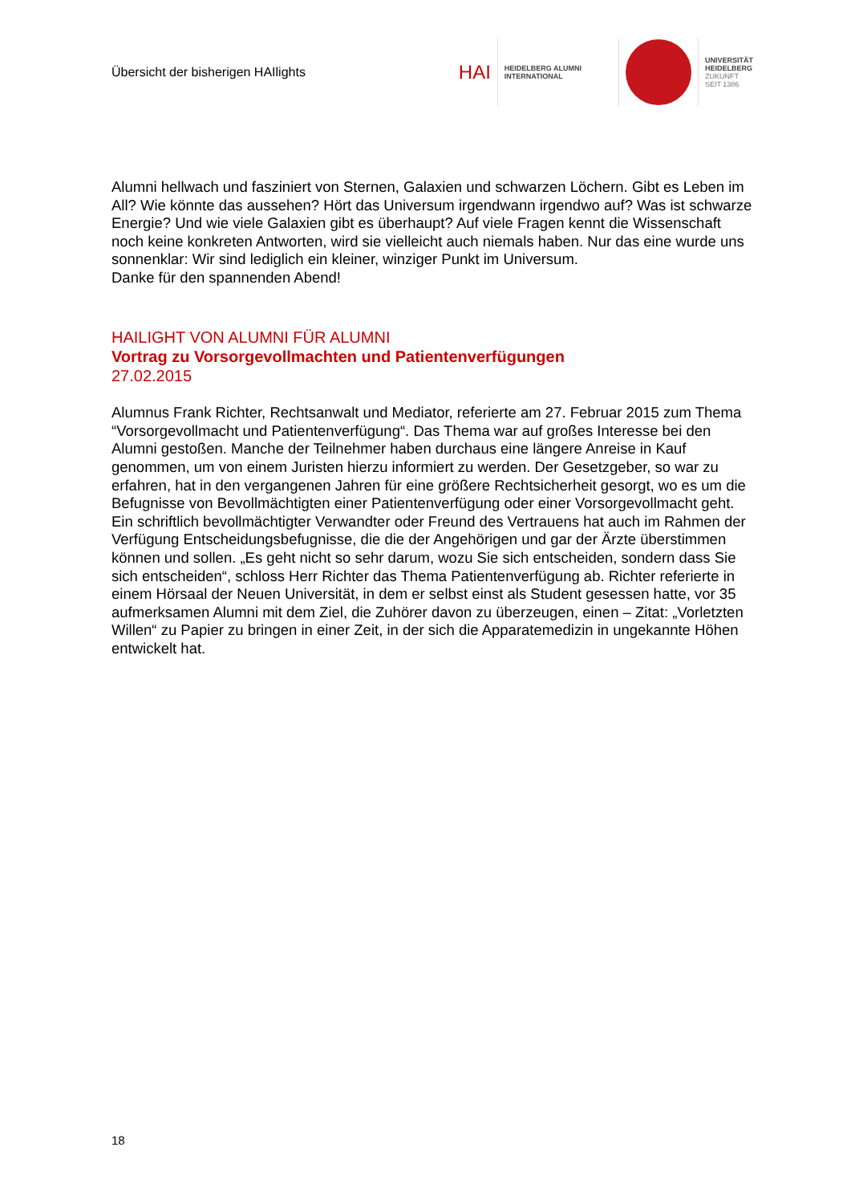Übersicht der bisherigen HAIlights
HAI
HEIDELBERG ALUMNI
INTERNATIONAL
UNIVERSITÄT
HEIDELBERG
ZUKUNFT
SEIT 1386
Alumni hellwach und fasziniert von Sternen, Galaxien und schwarzen Löchern. Gibt es Leben im All? Wie könnte das aussehen? Hört das Universum irgendwann irgendwo auf? Was ist schwarze Energie? Und wie viele Galaxien gibt es überhaupt? Auf viele Fragen kennt die Wissenschaft noch keine konkreten Antworten, wird sie vielleicht auch niemals haben. Nur das eine wurde uns sonnenklar: Wir sind lediglich ein kleiner, winziger Punkt im Universum.
Danke für den spannenden Abend!
HAILIGHT VON ALUMNI FÜR ALUMNI
Vortrag zu Vorsorgevollmachten und Patientenverfügungen
27.02.2015
Alumnus Frank Richter, Rechtsanwalt und Mediator, referierte am 27. Februar 2015 zum Thema “Vorsorgevollmacht und Patientenverfügung“. Das Thema war auf großes Interesse bei den Alumni gestoßen. Manche der Teilnehmer haben durchaus eine längere Anreise in Kauf genommen, um von einem Juristen hierzu informiert zu werden. Der Gesetzgeber, so war zu erfahren, hat in den vergangenen Jahren für eine größere Rechtsicherheit gesorgt, wo es um die Befugnisse von Bevollmächtigten einer Patientenverfügung oder einer Vorsorgevollmacht geht. Ein schriftlich bevollmächtigter Verwandter oder Freund des Vertrauens hat auch im Rahmen der Verfügung Entscheidungsbefugnisse, die die der Angehörigen und gar der Ärzte überstimmen können und sollen. „Es geht nicht so sehr darum, wozu Sie sich entscheiden, sondern dass Sie sich entscheiden“, schloss Herr Richter das Thema Patientenverfügung ab. Richter referierte in einem Hörsaal der Neuen Universität, in dem er selbst einst als Student gesessen hatte, vor 35 aufmerksamen Alumni mit dem Ziel, die Zuhörer davon zu überzeugen, einen – Zitat: „Vorletzten Willen“ zu Papier zu bringen in einer Zeit, in der sich die Apparatemedizin in ungekannte Höhen entwickelt hat.
18